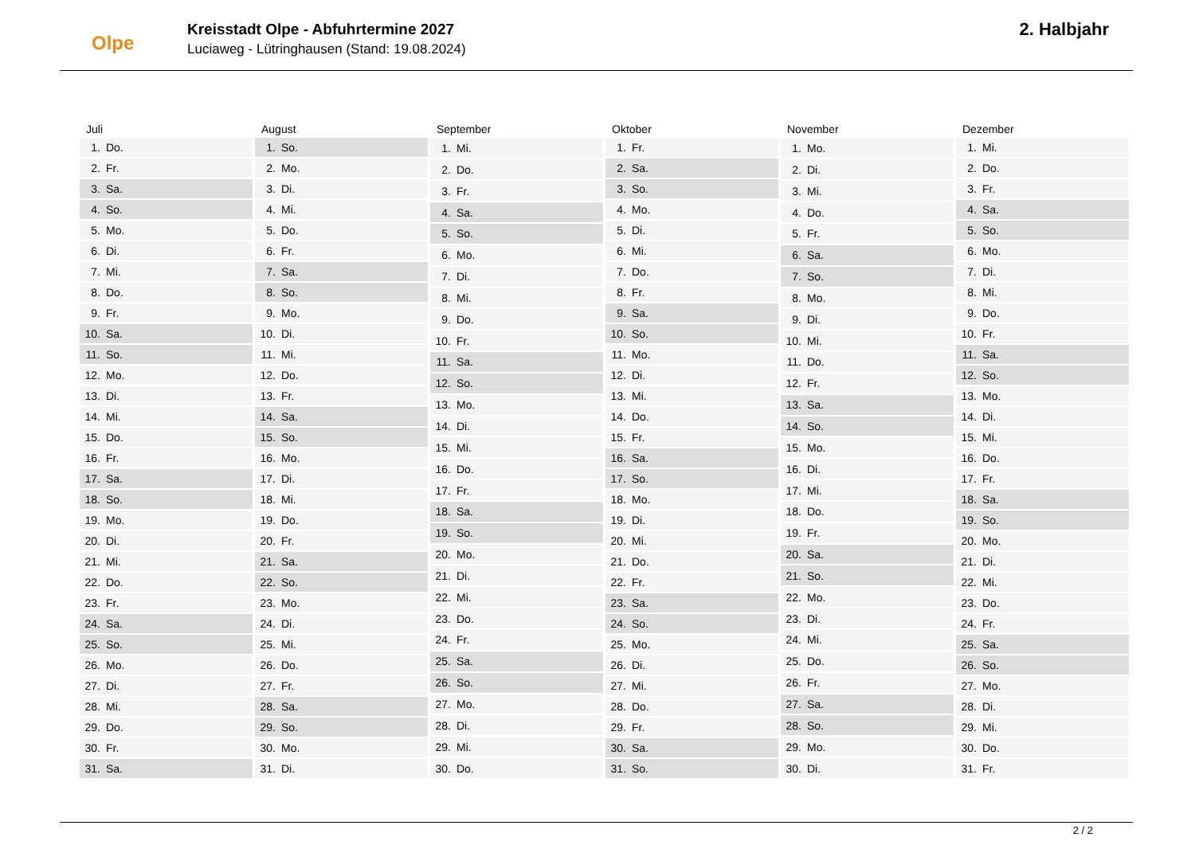Olpe
Kreisstadt Olpe - Abfuhrtermine 2027
Luciaweg - Lütringhausen (Stand: 19.08.2024)
2. Halbjahr
| Juli | |
| --- | --- |
| 1. | Do. |
| 2. | Fr. |
| 3. | Sa. |
| 4. | So. |
| 5. | Mo. |
| 6. | Di. |
| 7. | Mi. |
| 8. | Do. |
| 9. | Fr. |
| 10. | Sa. |
| 11. | So. |
| 12. | Mo. |
| 13. | Di. |
| 14. | Mi. |
| 15. | Do. |
| 16. | Fr. |
| 17. | Sa. |
| 18. | So. |
| 19. | Mo. |
| 20. | Di. |
| 21. | Mi. |
| 22. | Do. |
| 23. | Fr. |
| 24. | Sa. |
| 25. | So. |
| 26. | Mo. |
| 27. | Di. |
| 28. | Mi. |
| 29. | Do. |
| 30. | Fr. |
| 31. | Sa. |
| August | |
| --- | --- |
| 1. | So. |
| 2. | Mo. |
| 3. | Di. |
| 4. | Mi. |
| 5. | Do. |
| 6. | Fr. |
| 7. | Sa. |
| 8. | So. |
| 9. | Mo. |
| 10. | Di. |
| 11. | Mi. |
| 12. | Do. |
| 13. | Fr. |
| 14. | Sa. |
| 15. | So. |
| 16. | Mo. |
| 17. | Di. |
| 18. | Mi. |
| 19. | Do. |
| 20. | Fr. |
| 21. | Sa. |
| 22. | So. |
| 23. | Mo. |
| 24. | Di. |
| 25. | Mi. |
| 26. | Do. |
| 27. | Fr. |
| 28. | Sa. |
| 29. | So. |
| 30. | Mo. |
| 31. | Di. |
| September | |
| --- | --- |
| 1. | Mi. |
| 2. | Do. |
| 3. | Fr. |
| 4. | Sa. |
| 5. | So. |
| 6. | Mo. |
| 7. | Di. |
| 8. | Mi. |
| 9. | Do. |
| 10. | Fr. |
| 11. | Sa. |
| 12. | So. |
| 13. | Mo. |
| 14. | Di. |
| 15. | Mi. |
| 16. | Do. |
| 17. | Fr. |
| 18. | Sa. |
| 19. | So. |
| 20. | Mo. |
| 21. | Di. |
| 22. | Mi. |
| 23. | Do. |
| 24. | Fr. |
| 25. | Sa. |
| 26. | So. |
| 27. | Mo. |
| 28. | Di. |
| 29. | Mi. |
| 30. | Do. |
| Oktober | |
| --- | --- |
| 1. | Fr. |
| 2. | Sa. |
| 3. | So. |
| 4. | Mo. |
| 5. | Di. |
| 6. | Mi. |
| 7. | Do. |
| 8. | Fr. |
| 9. | Sa. |
| 10. | So. |
| 11. | Mo. |
| 12. | Di. |
| 13. | Mi. |
| 14. | Do. |
| 15. | Fr. |
| 16. | Sa. |
| 17. | So. |
| 18. | Mo. |
| 19. | Di. |
| 20. | Mi. |
| 21. | Do. |
| 22. | Fr. |
| 23. | Sa. |
| 24. | So. |
| 25. | Mo. |
| 26. | Di. |
| 27. | Mi. |
| 28. | Do. |
| 29. | Fr. |
| 30. | Sa. |
| 31. | So. |
| November | |
| --- | --- |
| 1. | Mo. |
| 2. | Di. |
| 3. | Mi. |
| 4. | Do. |
| 5. | Fr. |
| 6. | Sa. |
| 7. | So. |
| 8. | Mo. |
| 9. | Di. |
| 10. | Mi. |
| 11. | Do. |
| 12. | Fr. |
| 13. | Sa. |
| 14. | So. |
| 15. | Mo. |
| 16. | Di. |
| 17. | Mi. |
| 18. | Do. |
| 19. | Fr. |
| 20. | Sa. |
| 21. | So. |
| 22. | Mo. |
| 23. | Di. |
| 24. | Mi. |
| 25. | Do. |
| 26. | Fr. |
| 27. | Sa. |
| 28. | So. |
| 29. | Mo. |
| 30. | Di. |
| Dezember | |
| --- | --- |
| 1. | Mi. |
| 2. | Do. |
| 3. | Fr. |
| 4. | Sa. |
| 5. | So. |
| 6. | Mo. |
| 7. | Di. |
| 8. | Mi. |
| 9. | Do. |
| 10. | Fr. |
| 11. | Sa. |
| 12. | So. |
| 13. | Mo. |
| 14. | Di. |
| 15. | Mi. |
| 16. | Do. |
| 17. | Fr. |
| 18. | Sa. |
| 19. | So. |
| 20. | Mo. |
| 21. | Di. |
| 22. | Mi. |
| 23. | Do. |
| 24. | Fr. |
| 25. | Sa. |
| 26. | So. |
| 27. | Mo. |
| 28. | Di. |
| 29. | Mi. |
| 30. | Do. |
| 31. | Fr. |
2 / 2